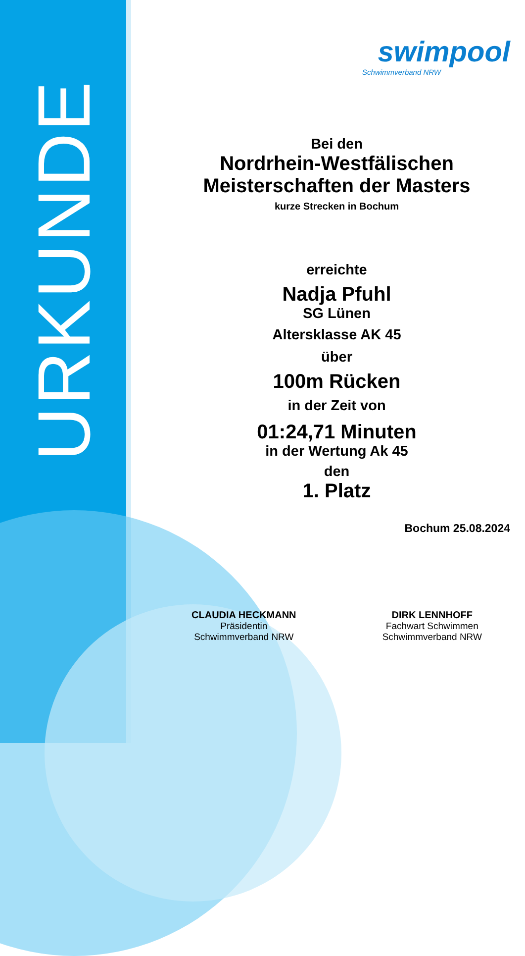URKUNDE
swimpool
Schwimmverband NRW
Bei den
Nordrhein-Westfälischen
Meisterschaften der Masters
kurze Strecken in Bochum
erreichte
Nadja Pfuhl
SG Lünen
Altersklasse AK 45
über
100m Rücken
in der Zeit von
01:24,71 Minuten
in der Wertung Ak 45
den
1. Platz
Bochum 25.08.2024
CLAUDIA HECKMANN
Präsidentin
Schwimmverband NRW
DIRK LENNHOFF
Fachwart Schwimmen
Schwimmverband NRW